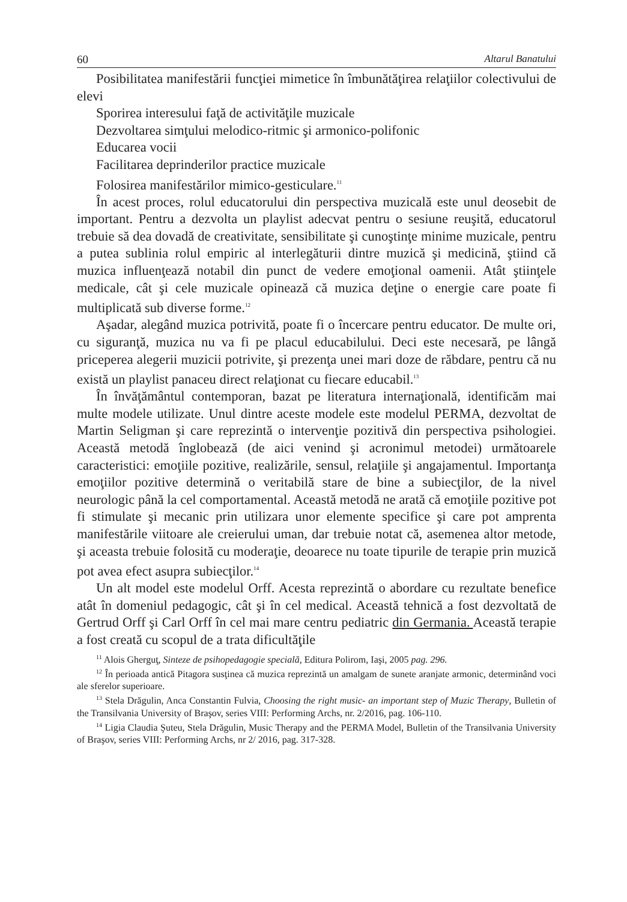60 Altarul Banatului
Posibilitatea manifestării funcţiei mimetice în îmbunătăţirea relaţiilor colectivului de elevi
Sporirea interesului faţă de activităţile muzicale
Dezvoltarea simţului melodico-ritmic şi armonico-polifonic
Educarea vocii
Facilitarea deprinderilor practice muzicale
Folosirea manifestărilor mimico-gesticulare.<sup>11</sup>
În acest proces, rolul educatorului din perspectiva muzicală este unul deosebit de important. Pentru a dezvolta un playlist adecvat pentru o sesiune reuşită, educatorul trebuie să dea dovadă de creativitate, sensibilitate şi cunoştinţe minime muzicale, pentru a putea sublinia rolul empiric al interlegăturii dintre muzică şi medicină, ştiind că muzica influenţează notabil din punct de vedere emoţional oamenii. Atât ştiinţele medicale, cât şi cele muzicale opinează că muzica deţine o energie care poate fi multiplicată sub diverse forme.<sup>12</sup>
Aşadar, alegând muzica potrivită, poate fi o încercare pentru educator. De multe ori, cu siguranţă, muzica nu va fi pe placul educabilului. Deci este necesară, pe lângă priceperea alegerii muzicii potrivite, şi prezenţa unei mari doze de răbdare, pentru că nu există un playlist panaceu direct relaţionat cu fiecare educabil.<sup>13</sup>
În învăţământul contemporan, bazat pe literatura internaţională, identificăm mai multe modele utilizate. Unul dintre aceste modele este modelul PERMA, dezvoltat de Martin Seligman şi care reprezintă o intervenţie pozitivă din perspectiva psihologiei. Această metodă înglobează (de aici venind şi acronimul metodei) următoarele caracteristici: emoţiile pozitive, realizările, sensul, relaţiile şi angajamentul. Importanţa emoţiilor pozitive determină o veritabilă stare de bine a subiecţilor, de la nivel neurologic până la cel comportamental. Această metodă ne arată că emoţiile pozitive pot fi stimulate şi mecanic prin utilizara unor elemente specifice şi care pot amprenta manifestările viitoare ale creierului uman, dar trebuie notat că, asemenea altor metode, şi aceasta trebuie folosită cu moderaţie, deoarece nu toate tipurile de terapie prin muzică pot avea efect asupra subiecţilor.<sup>14</sup>
Un alt model este modelul Orff. Acesta reprezintă o abordare cu rezultate benefice atât în domeniul pedagogic, cât şi în cel medical. Această tehnică a fost dezvoltată de Gertrud Orff şi Carl Orff în cel mai mare centru pediatric din Germania. Această terapie a fost creată cu scopul de a trata dificultăţile
<sup>11</sup> Alois Gherguţ, Sinteze de psihopedagogie specială, Editura Polirom, Iaşi, 2005 pag. 296.
<sup>12</sup> În perioada antică Pitagora susţinea că muzica reprezintă un amalgam de sunete aranjate armonic, determinând voci ale sferelor superioare.
<sup>13</sup> Stela Drăgulin, Anca Constantin Fulvia, Choosing the right music- an important step of Muzic Therapy, Bulletin of the Transilvania University of Braşov, series VIII: Performing Archs, nr. 2/2016, pag. 106-110.
<sup>14</sup> Ligia Claudia Şuteu, Stela Drăgulin, Music Therapy and the PERMA Model, Bulletin of the Transilvania University of Braşov, series VIII: Performing Archs, nr 2/ 2016, pag. 317-328.